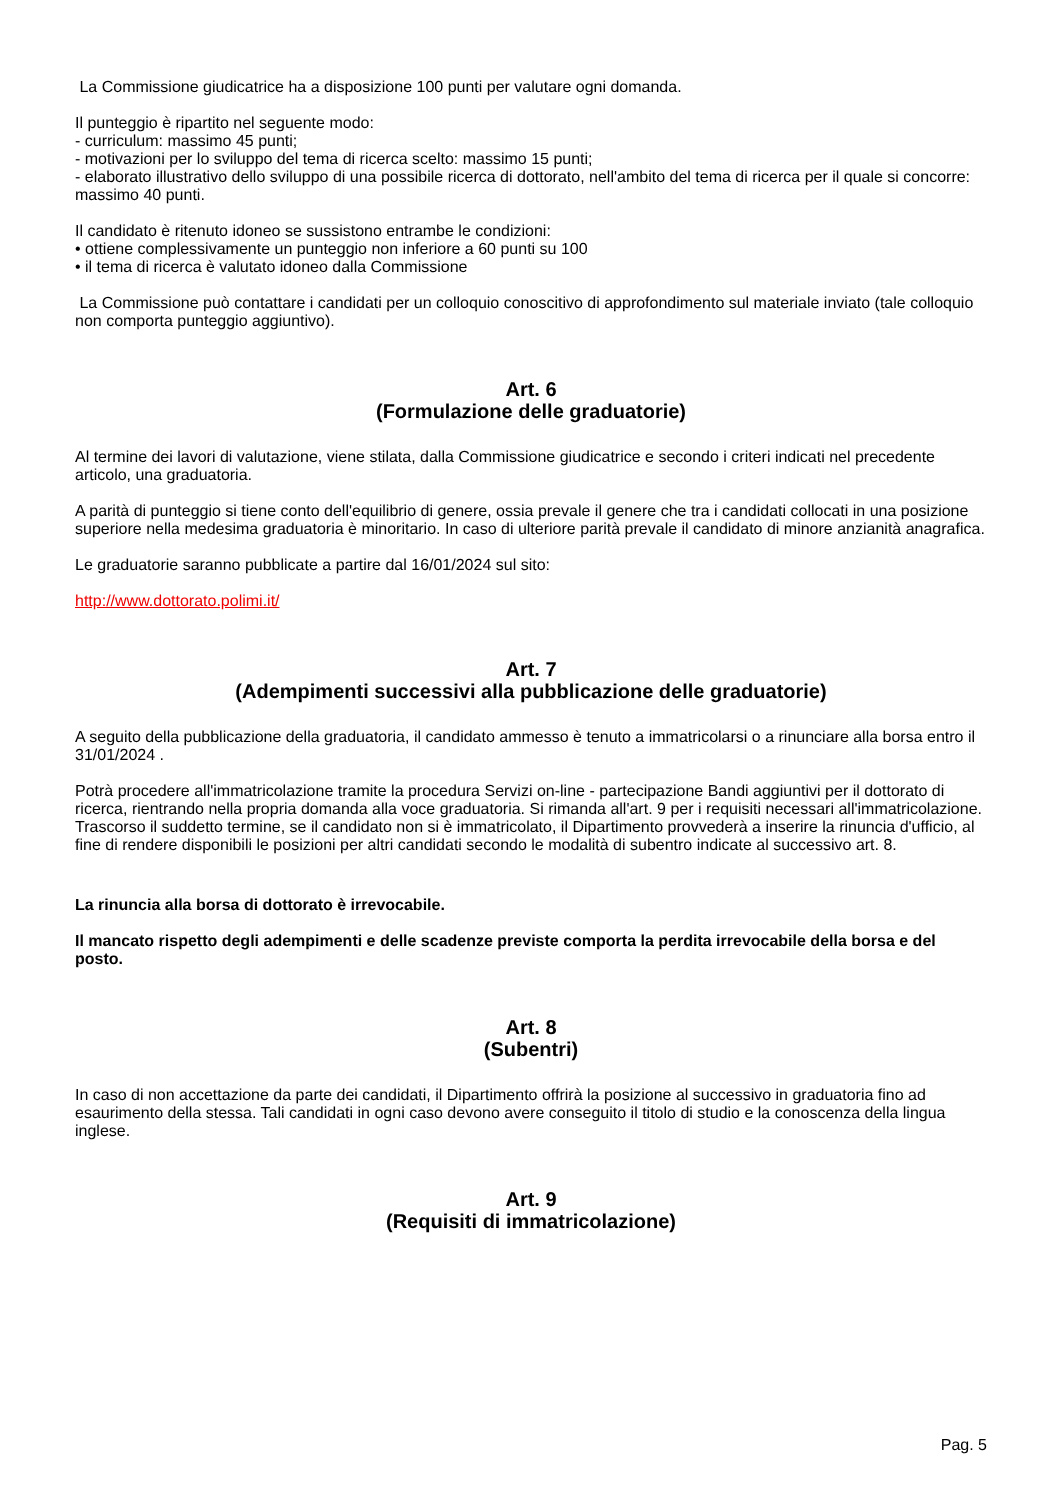La Commissione giudicatrice ha a disposizione 100 punti per valutare ogni domanda.
Il punteggio è ripartito nel seguente modo:
- curriculum: massimo 45 punti;
- motivazioni per lo sviluppo del tema di ricerca scelto: massimo 15 punti;
- elaborato illustrativo dello sviluppo di una possibile ricerca di dottorato, nell'ambito del tema di ricerca per il quale si concorre: massimo 40 punti.
Il candidato è ritenuto idoneo se sussistono entrambe le condizioni:
• ottiene complessivamente un punteggio non inferiore a 60 punti su 100
• il tema di ricerca è valutato idoneo dalla Commissione
La Commissione può contattare i candidati per un colloquio conoscitivo di approfondimento sul materiale inviato (tale colloquio non comporta punteggio aggiuntivo).
Art. 6
(Formulazione delle graduatorie)
Al termine dei lavori di valutazione, viene stilata, dalla Commissione giudicatrice e secondo i criteri indicati nel precedente articolo, una graduatoria.
A parità di punteggio si tiene conto dell'equilibrio di genere, ossia prevale il genere che tra i candidati collocati in una posizione superiore nella medesima graduatoria è minoritario. In caso di ulteriore parità prevale il candidato di minore anzianità anagrafica.
Le graduatorie saranno pubblicate a partire dal 16/01/2024 sul sito:
http://www.dottorato.polimi.it/
Art. 7
(Adempimenti successivi alla pubblicazione delle graduatorie)
A seguito della pubblicazione della graduatoria, il candidato ammesso è tenuto a immatricolarsi o a rinunciare alla borsa entro il 31/01/2024 .
Potrà procedere all'immatricolazione tramite la procedura Servizi on-line - partecipazione Bandi aggiuntivi per il dottorato di ricerca, rientrando nella propria domanda alla voce graduatoria. Si rimanda all'art. 9 per i requisiti necessari all'immatricolazione. Trascorso il suddetto termine, se il candidato non si è immatricolato, il Dipartimento provvederà a inserire la rinuncia d'ufficio, al fine di rendere disponibili le posizioni per altri candidati secondo le modalità di subentro indicate al successivo art. 8.
La rinuncia alla borsa di dottorato è irrevocabile.
Il mancato rispetto degli adempimenti e delle scadenze previste comporta la perdita irrevocabile della borsa e del posto.
Art. 8
(Subentri)
In caso di non accettazione da parte dei candidati, il Dipartimento offrirà la posizione al successivo in graduatoria fino ad esaurimento della stessa. Tali candidati in ogni caso devono avere conseguito il titolo di studio e la conoscenza della lingua inglese.
Art. 9
(Requisiti di immatricolazione)
Pag. 5